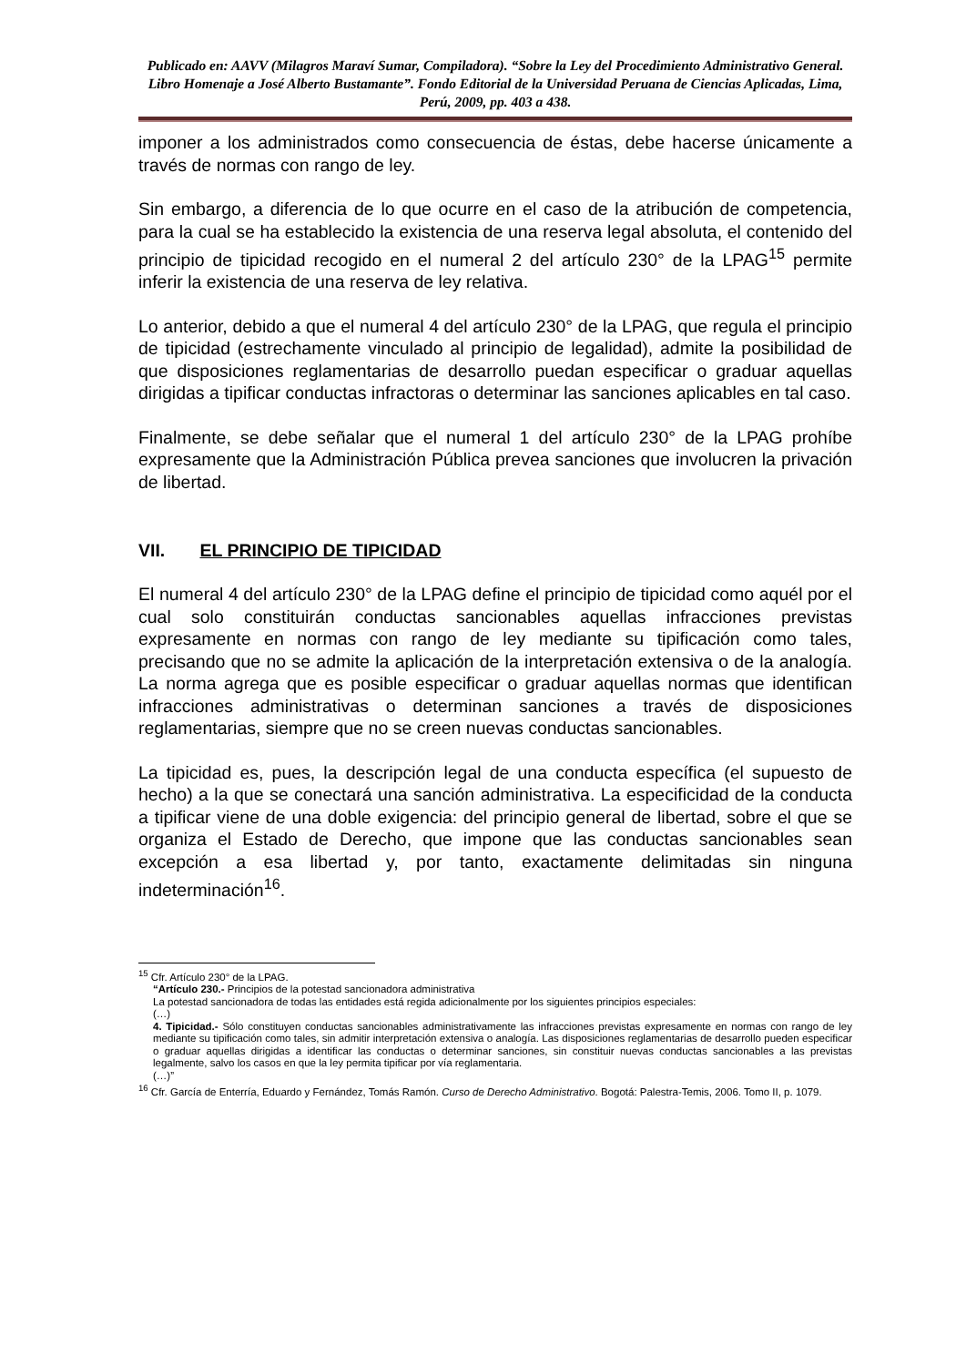Publicado en: AAVV (Milagros Maraví Sumar, Compiladora). “Sobre la Ley del Procedimiento Administrativo General. Libro Homenaje a José Alberto Bustamante”. Fondo Editorial de la Universidad Peruana de Ciencias Aplicadas, Lima, Perú, 2009, pp. 403 a 438.
imponer a los administrados como consecuencia de éstas, debe hacerse únicamente a través de normas con rango de ley.
Sin embargo, a diferencia de lo que ocurre en el caso de la atribución de competencia, para la cual se ha establecido la existencia de una reserva legal absoluta, el contenido del principio de tipicidad recogido en el numeral 2 del artículo 230° de la LPAG<sup>15</sup> permite inferir la existencia de una reserva de ley relativa.
Lo anterior, debido a que el numeral 4 del artículo 230° de la LPAG, que regula el principio de tipicidad (estrechamente vinculado al principio de legalidad), admite la posibilidad de que disposiciones reglamentarias de desarrollo puedan especificar o graduar aquellas dirigidas a tipificar conductas infractoras o determinar las sanciones aplicables en tal caso.
Finalmente, se debe señalar que el numeral 1 del artículo 230° de la LPAG prohíbe expresamente que la Administración Pública prevea sanciones que involucren la privación de libertad.
VII. EL PRINCIPIO DE TIPICIDAD
El numeral 4 del artículo 230° de la LPAG define el principio de tipicidad como aquél por el cual solo constituirán conductas sancionables aquellas infracciones previstas expresamente en normas con rango de ley mediante su tipificación como tales, precisando que no se admite la aplicación de la interpretación extensiva o de la analogía. La norma agrega que es posible especificar o graduar aquellas normas que identifican infracciones administrativas o determinan sanciones a través de disposiciones reglamentarias, siempre que no se creen nuevas conductas sancionables.
La tipicidad es, pues, la descripción legal de una conducta específica (el supuesto de hecho) a la que se conectará una sanción administrativa. La especificidad de la conducta a tipificar viene de una doble exigencia: del principio general de libertad, sobre el que se organiza el Estado de Derecho, que impone que las conductas sancionables sean excepción a esa libertad y, por tanto, exactamente delimitadas sin ninguna indeterminación<sup>16</sup>.
<sup>15</sup> Cfr. Artículo 230° de la LPAG.
“Artículo 230.- Principios de la potestad sancionadora administrativa
La potestad sancionadora de todas las entidades está regida adicionalmente por los siguientes principios especiales:
(…)
4. Tipicidad.- Sólo constituyen conductas sancionables administrativamente las infracciones previstas expresamente en normas con rango de ley mediante su tipificación como tales, sin admitir interpretación extensiva o analogía. Las disposiciones reglamentarias de desarrollo pueden especificar o graduar aquellas dirigidas a identificar las conductas o determinar sanciones, sin constituir nuevas conductas sancionables a las previstas legalmente, salvo los casos en que la ley permita tipificar por vía reglamentaria.
(…)”
<sup>16</sup> Cfr. García de Enterría, Eduardo y Fernández, Tomás Ramón. Curso de Derecho Administrativo. Bogotá: Palestra-Temis, 2006. Tomo II, p. 1079.